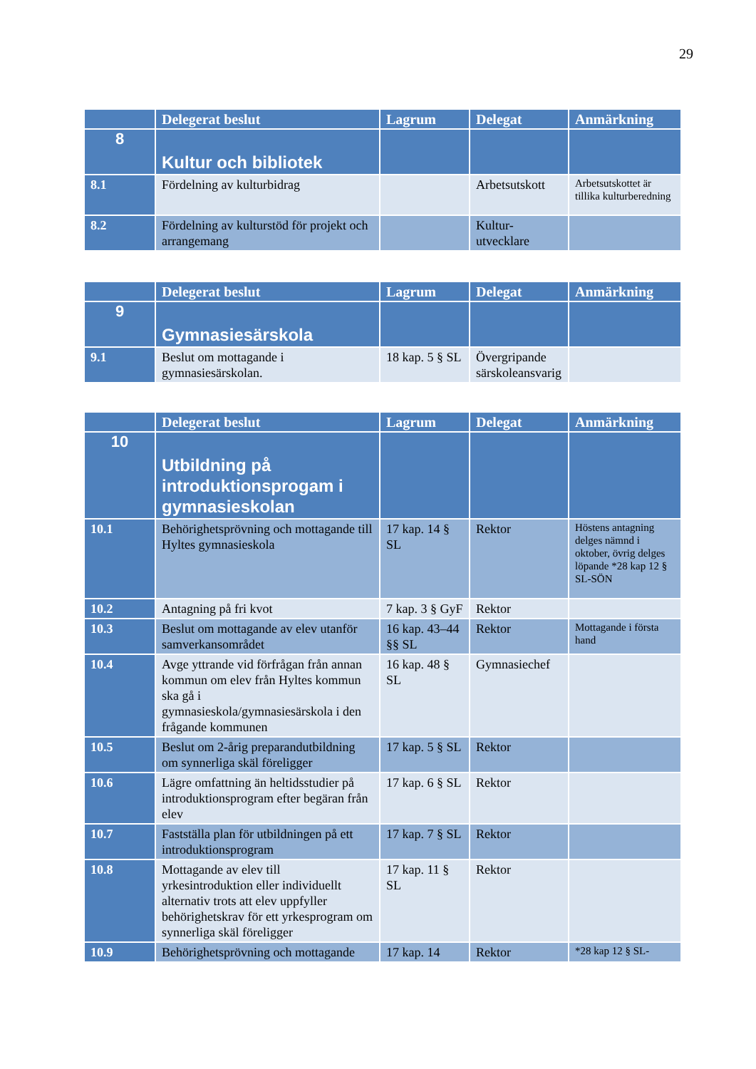29
| | Delegerat beslut | Lagrum | Delegat | Anmärkning |
| --- | --- | --- | --- | --- |
| 8 | Kultur och bibliotek | | | |
| 8.1 | Fördelning av kulturbidrag | | Arbetsutskott | Arbetsutskottet är tillika kulturberedning |
| 8.2 | Fördelning av kulturstöd för projekt och arrangemang | | Kultur-utvecklare | |
| | Delegerat beslut | Lagrum | Delegat | Anmärkning |
| --- | --- | --- | --- | --- |
| 9 | Gymnasiesärskola | | | |
| 9.1 | Beslut om mottagande i gymnasiesärskolan. | 18 kap. 5 § SL | Övergripande särskoleansvarig | |
| | Delegerat beslut | Lagrum | Delegat | Anmärkning |
| --- | --- | --- | --- | --- |
| 10 | Utbildning på introduktionsprogam i gymnasieskolan | | | |
| 10.1 | Behörighetsprövning och mottagande till Hyltes gymnasieskola | 17 kap. 14 § SL | Rektor | Höstens antagning delges nämnd i oktober, övrig delges löpande *28 kap 12 § SL-SÖN |
| 10.2 | Antagning på fri kvot | 7 kap. 3 § GyF | Rektor | |
| 10.3 | Beslut om mottagande av elev utanför samverkansområdet | 16 kap. 43–44 §§ SL | Rektor | Mottagande i första hand |
| 10.4 | Avge yttrande vid förfrågan från annan kommun om elev från Hyltes kommun ska gå i gymnasieskola/gymnasiesärskola i den frågande kommunen | 16 kap. 48 § SL | Gymnasiechef | |
| 10.5 | Beslut om 2-årig preparandutbildning om synnerliga skäl föreligger | 17 kap. 5 § SL | Rektor | |
| 10.6 | Lägre omfattning än heltidsstudier på introduktionsprogram efter begäran från elev | 17 kap. 6 § SL | Rektor | |
| 10.7 | Fastställa plan för utbildningen på ett introduktionsprogram | 17 kap. 7 § SL | Rektor | |
| 10.8 | Mottagande av elev till yrkesintroduktion eller individuellt alternativ trots att elev uppfyller behörighetskrav för ett yrkesprogram om synnerliga skäl föreligger | 17 kap. 11 § SL | Rektor | |
| 10.9 | Behörighetsprövning och mottagande | 17 kap. 14 | Rektor | *28 kap 12 § SL- |